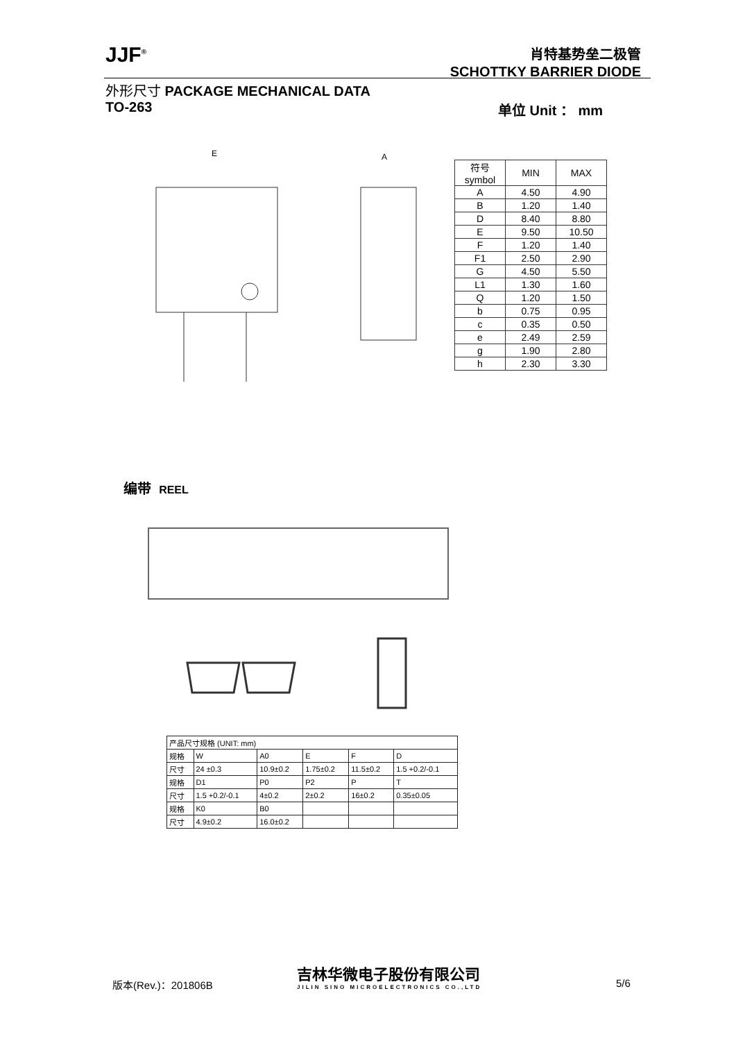JJF<sup>®</sup>
肖特基势垒二极管
SCHOTTKY BARRIER DIODE
外形尺寸 PACKAGE MECHANICAL DATA
TO-263 单位 Unit ： mm
E
A
| 符号 symbol | MIN | MAX |
| --- | --- | --- |
| A | 4.50 | 4.90 |
| B | 1.20 | 1.40 |
| D | 8.40 | 8.80 |
| E | 9.50 | 10.50 |
| F | 1.20 | 1.40 |
| F1 | 2.50 | 2.90 |
| G | 4.50 | 5.50 |
| L1 | 1.30 | 1.60 |
| Q | 1.20 | 1.50 |
| b | 0.75 | 0.95 |
| c | 0.35 | 0.50 |
| e | 2.49 | 2.59 |
| g | 1.90 | 2.80 |
| h | 2.30 | 3.30 |
编带 REEL
| 产品尺寸规格 (UNIT: mm) | | | | | |
| 规格 | W | A0 | E | F | D |
| 尺寸 | 24 ±0.3 | 10.9±0.2 | 1.75±0.2 | 11.5±0.2 | 1.5 +0.2/-0.1 |
| 规格 | D1 | P0 | P2 | P | T |
| 尺寸 | 1.5 +0.2/-0.1 | 4±0.2 | 2±0.2 | 16±0.2 | 0.35±0.05 |
| 规格 | K0 | B0 | | | |
| 尺寸 | 4.9±0.2 | 16.0±0.2 | | | |
版本(Rev.)：201806B
吉林华微电子股份有限公司
JILIN SINO MICROELECTRONICS CO.,LTD
5/6